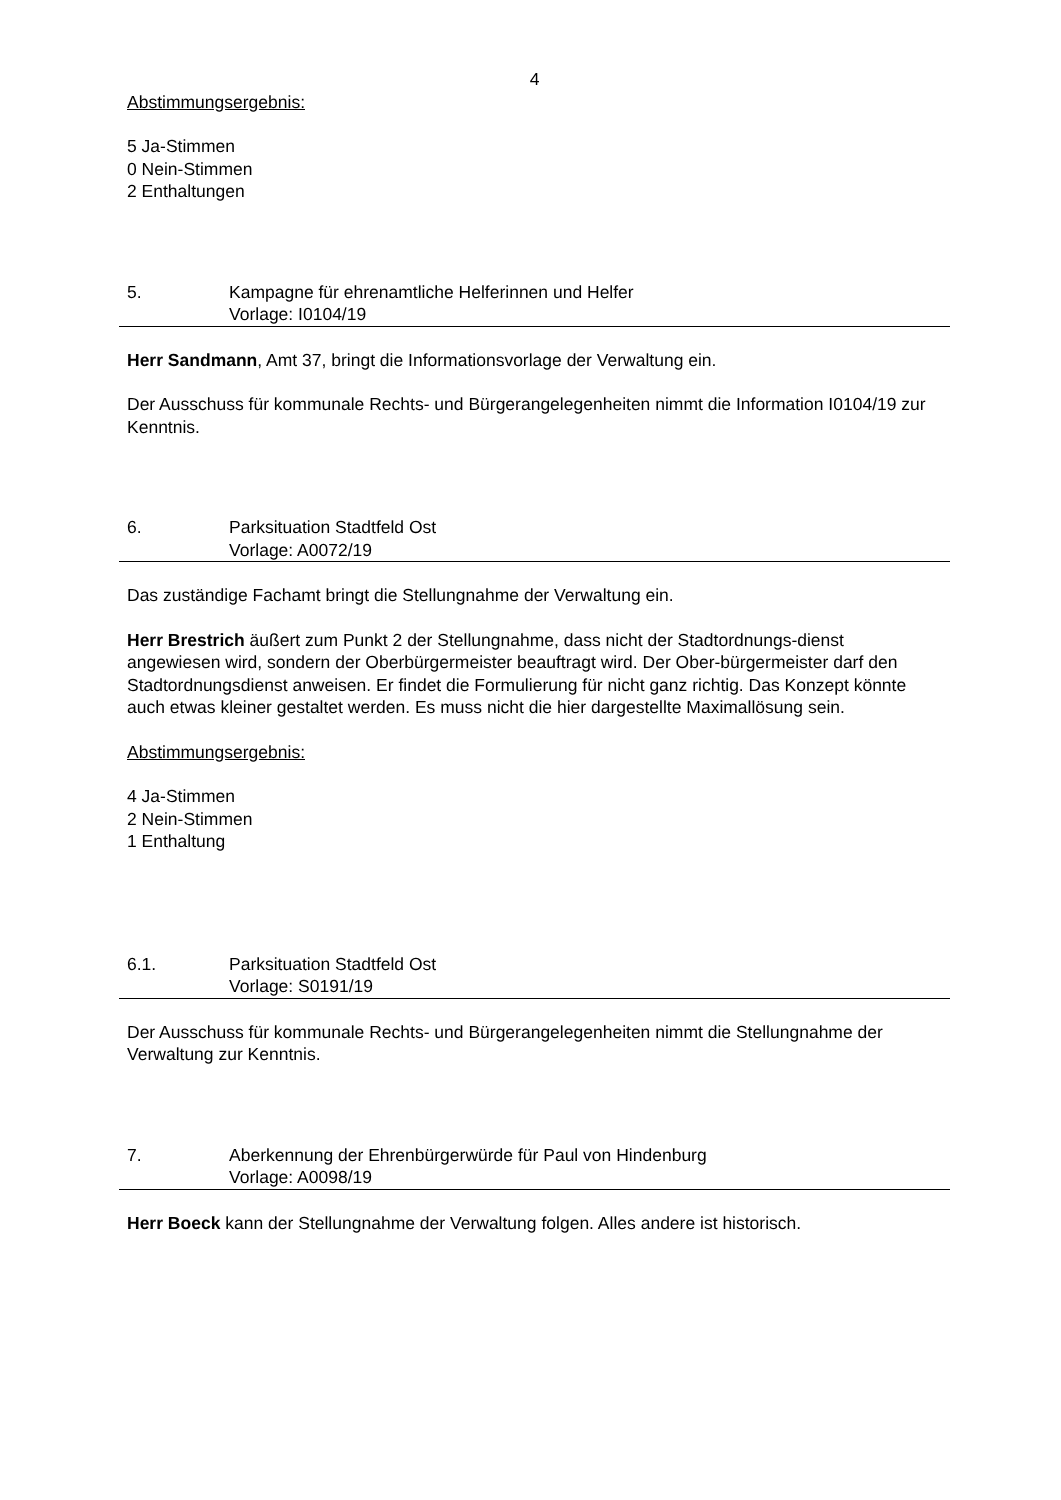4
Abstimmungsergebnis:
5 Ja-Stimmen
0 Nein-Stimmen
2 Enthaltungen
5. Kampagne für ehrenamtliche Helferinnen und Helfer
Vorlage: I0104/19
Herr Sandmann, Amt 37, bringt die Informationsvorlage der Verwaltung ein.
Der Ausschuss für kommunale Rechts- und Bürgerangelegenheiten nimmt die Information I0104/19 zur Kenntnis.
6. Parksituation Stadtfeld Ost
Vorlage: A0072/19
Das zuständige Fachamt bringt die Stellungnahme der Verwaltung ein.
Herr Brestrich äußert zum Punkt 2 der Stellungnahme, dass nicht der Stadtordnungs-dienst angewiesen wird, sondern der Oberbürgermeister beauftragt wird. Der Ober-bürgermeister darf den Stadtordnungsdienst anweisen. Er findet die Formulierung für nicht ganz richtig. Das Konzept könnte auch etwas kleiner gestaltet werden. Es muss nicht die hier dargestellte Maximallösung sein.
Abstimmungsergebnis:
4 Ja-Stimmen
2 Nein-Stimmen
1 Enthaltung
6.1. Parksituation Stadtfeld Ost
Vorlage: S0191/19
Der Ausschuss für kommunale Rechts- und Bürgerangelegenheiten nimmt die Stellungnahme der Verwaltung zur Kenntnis.
7. Aberkennung der Ehrenbürgerwürde für Paul von Hindenburg
Vorlage: A0098/19
Herr Boeck kann der Stellungnahme der Verwaltung folgen. Alles andere ist historisch.